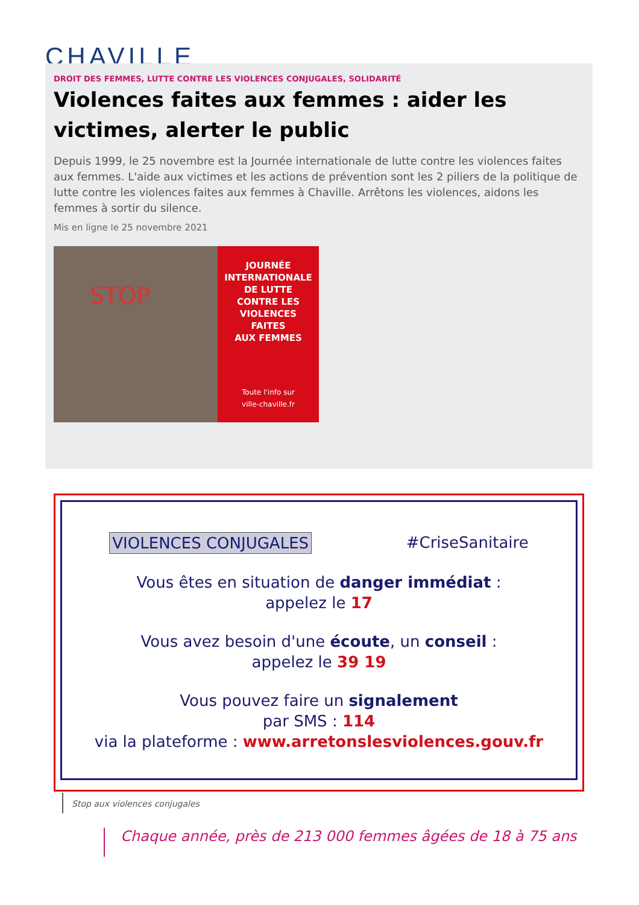CHAVILLE
DROIT DES FEMMES, LUTTE CONTRE LES VIOLENCES CONJUGALES, SOLIDARITÉ
Violences faites aux femmes : aider les victimes, alerter le public
Depuis 1999, le 25 novembre est la Journée internationale de lutte contre les violences faites aux femmes. L'aide aux victimes et les actions de prévention sont les 2 piliers de la politique de lutte contre les violences faites aux femmes à Chaville. Arrêtons les violences, aidons les femmes à sortir du silence.
Mis en ligne le 25 novembre 2021
STOP
JOURNÉE
INTERNATIONALE
DE LUTTE
CONTRE LES
VIOLENCES
FAITES
AUX FEMMES
Toute l'info sur
ville-chaville.fr
VIOLENCES CONJUGALES #CriseSanitaire
Vous êtes en situation de danger immédiat :
appelez le 17
Vous avez besoin d'une écoute, un conseil :
appelez le 39 19
Vous pouvez faire un signalement
par SMS : 114
via la plateforme : www.arretonslesviolences.gouv.fr
Stop aux violences conjugales
Chaque année, près de 213 000 femmes âgées de 18 à 75 ans